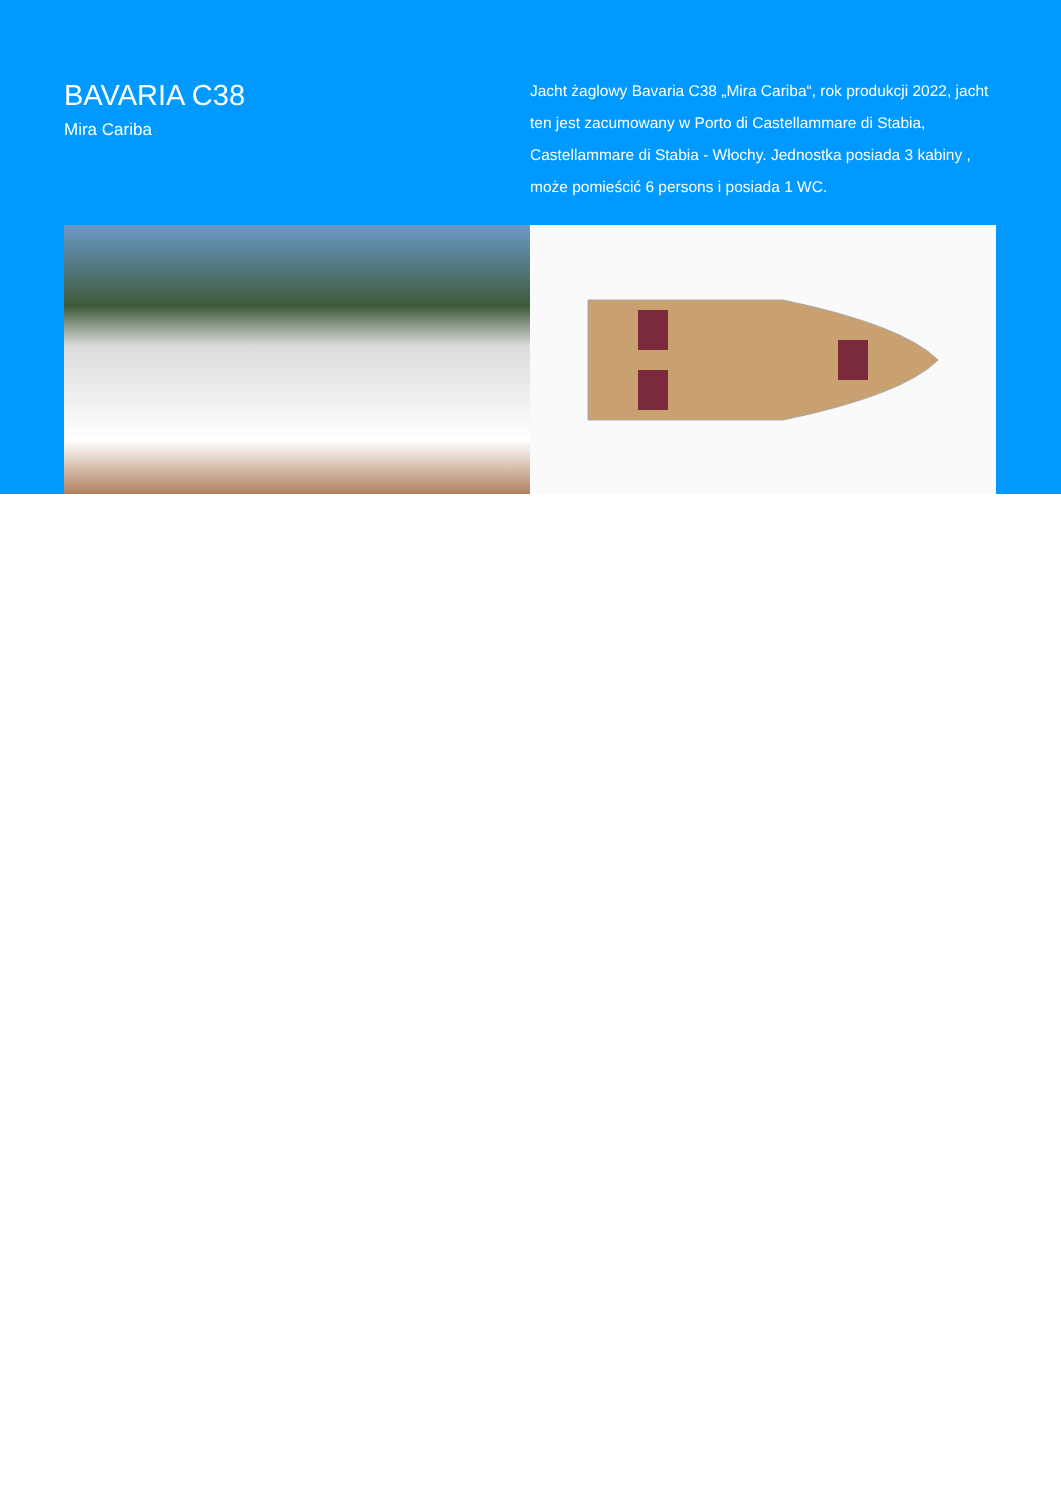BAVARIA C38
Mira Cariba
Jacht żaglowy Bavaria C38 „Mira Cariba“, rok produkcji 2022, jacht ten jest zacumowany w Porto di Castellammare di Stabia, Castellammare di Stabia - Włochy. Jednostka posiada 3 kabiny , może pomieścić 6 persons i posiada 1 WC.